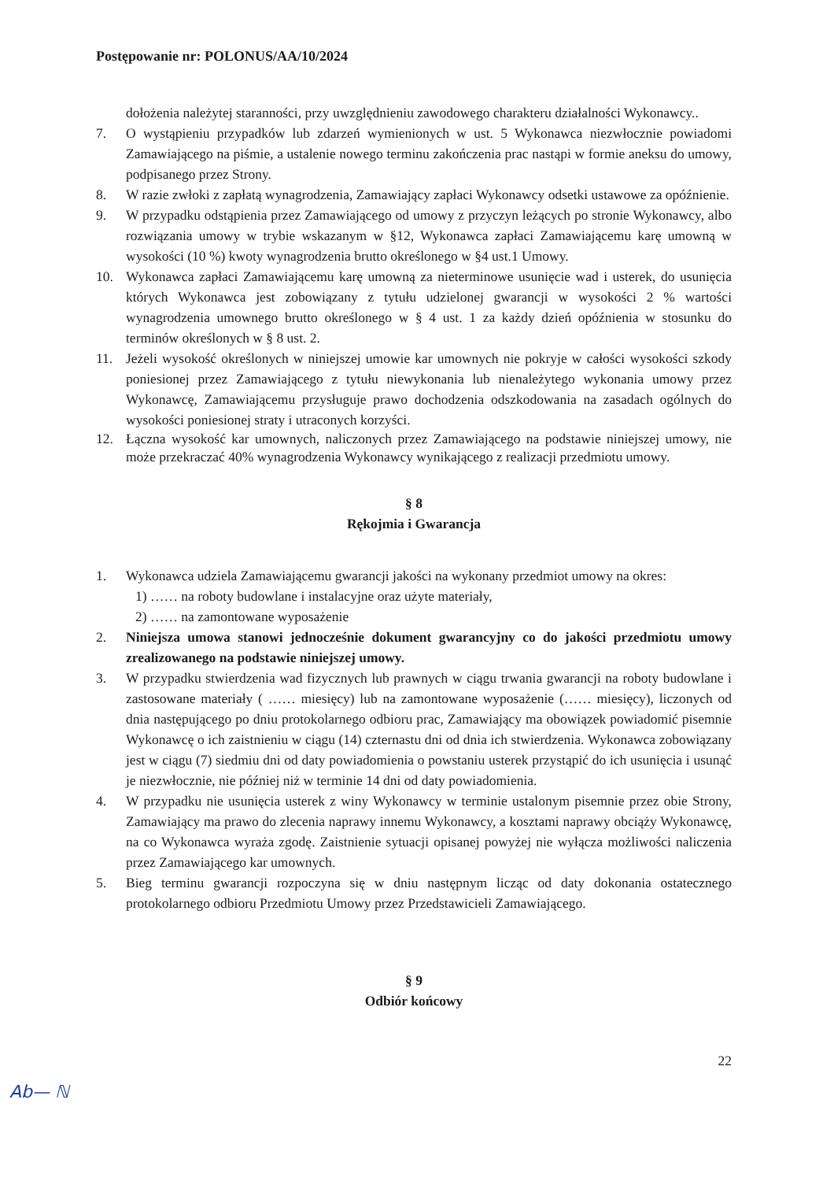Postępowanie nr: POLONUS/AA/10/2024
dołożenia należytej staranności, przy uwzględnieniu zawodowego charakteru działalności Wykonawcy..
7. O wystąpieniu przypadków lub zdarzeń wymienionych w ust. 5 Wykonawca niezwłocznie powiadomi Zamawiającego na piśmie, a ustalenie nowego terminu zakończenia prac nastąpi w formie aneksu do umowy, podpisanego przez Strony.
8. W razie zwłoki z zapłatą wynagrodzenia, Zamawiający zapłaci Wykonawcy odsetki ustawowe za opóźnienie.
9. W przypadku odstąpienia przez Zamawiającego od umowy z przyczyn leżących po stronie Wykonawcy, albo rozwiązania umowy w trybie wskazanym w §12, Wykonawca zapłaci Zamawiającemu karę umowną w wysokości (10 %) kwoty wynagrodzenia brutto określonego w §4 ust.1 Umowy.
10. Wykonawca zapłaci Zamawiającemu karę umowną za nieterminowe usunięcie wad i usterek, do usunięcia których Wykonawca jest zobowiązany z tytułu udzielonej gwarancji w wysokości 2 % wartości wynagrodzenia umownego brutto określonego w § 4 ust. 1 za każdy dzień opóźnienia w stosunku do terminów określonych w § 8 ust. 2.
11. Jeżeli wysokość określonych w niniejszej umowie kar umownych nie pokryje w całości wysokości szkody poniesionej przez Zamawiającego z tytułu niewykonania lub nienależytego wykonania umowy przez Wykonawcę, Zamawiającemu przysługuje prawo dochodzenia odszkodowania na zasadach ogólnych do wysokości poniesionej straty i utraconych korzyści.
12. Łączna wysokość kar umownych, naliczonych przez Zamawiającego na podstawie niniejszej umowy, nie może przekraczać 40% wynagrodzenia Wykonawcy wynikającego z realizacji przedmiotu umowy.
§ 8
Rękojmia i Gwarancja
1. Wykonawca udziela Zamawiającemu gwarancji jakości na wykonany przedmiot umowy na okres:
1) …… na roboty budowlane i instalacyjne oraz użyte materiały,
2) …… na zamontowane wyposażenie
2. Niniejsza umowa stanowi jednocześnie dokument gwarancyjny co do jakości przedmiotu umowy zrealizowanego na podstawie niniejszej umowy.
3. W przypadku stwierdzenia wad fizycznych lub prawnych w ciągu trwania gwarancji na roboty budowlane i zastosowane materiały ( …… miesięcy) lub na zamontowane wyposażenie (…… miesięcy), liczonych od dnia następującego po dniu protokolarnego odbioru prac, Zamawiający ma obowiązek powiadomić pisemnie Wykonawcę o ich zaistnieniu w ciągu (14) czternastu dni od dnia ich stwierdzenia. Wykonawca zobowiązany jest w ciągu (7) siedmiu dni od daty powiadomienia o powstaniu usterek przystąpić do ich usunięcia i usunąć je niezwłocznie, nie później niż w terminie 14 dni od daty powiadomienia.
4. W przypadku nie usunięcia usterek z winy Wykonawcy w terminie ustalonym pisemnie przez obie Strony, Zamawiający ma prawo do zlecenia naprawy innemu Wykonawcy, a kosztami naprawy obciąży Wykonawcę, na co Wykonawca wyraża zgodę. Zaistnienie sytuacji opisanej powyżej nie wyłącza możliwości naliczenia przez Zamawiającego kar umownych.
5. Bieg terminu gwarancji rozpoczyna się w dniu następnym licząc od daty dokonania ostatecznego protokolarnego odbioru Przedmiotu Umowy przez Przedstawicieli Zamawiającego.
§ 9
Odbiór końcowy
22
Ab— ℕ